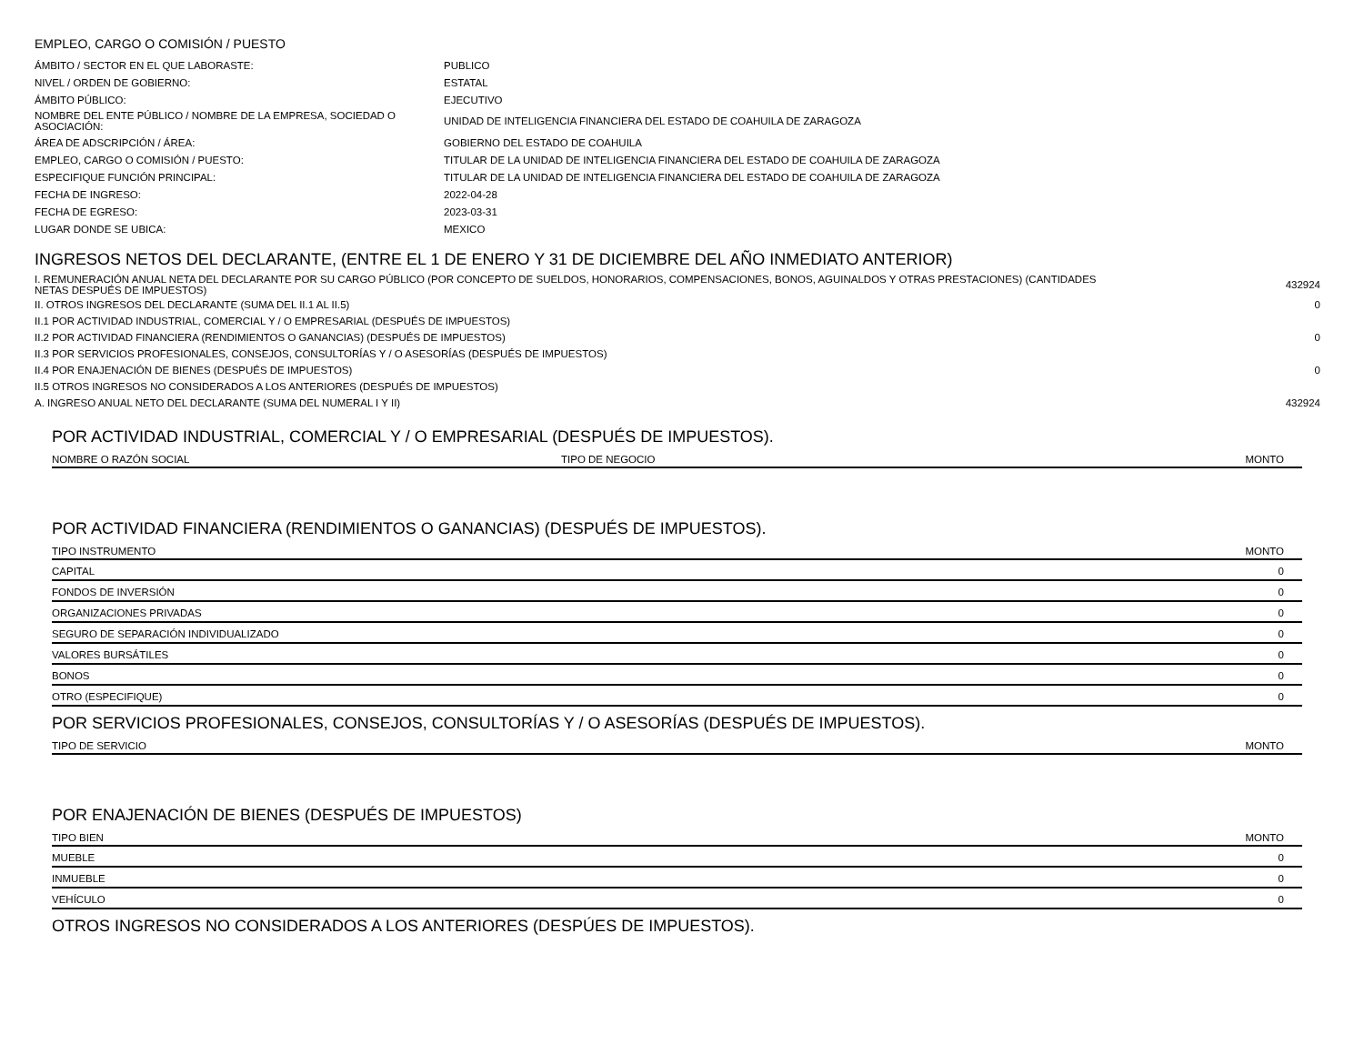EMPLEO, CARGO O COMISIÓN / PUESTO
| ÁMBITO / SECTOR EN EL QUE LABORASTE: | PUBLICO |
| NIVEL / ORDEN DE GOBIERNO: | ESTATAL |
| ÁMBITO PÚBLICO: | EJECUTIVO |
| NOMBRE DEL ENTE PÚBLICO / NOMBRE DE LA EMPRESA, SOCIEDAD O ASOCIACIÓN: | UNIDAD DE INTELIGENCIA FINANCIERA DEL ESTADO DE COAHUILA DE ZARAGOZA |
| ÁREA DE ADSCRIPCIÓN / ÁREA: | GOBIERNO DEL ESTADO DE COAHUILA |
| EMPLEO, CARGO O COMISIÓN / PUESTO: | TITULAR DE LA UNIDAD DE INTELIGENCIA FINANCIERA DEL ESTADO DE COAHUILA DE ZARAGOZA |
| ESPECIFIQUE FUNCIÓN PRINCIPAL: | TITULAR DE LA UNIDAD DE INTELIGENCIA FINANCIERA DEL ESTADO DE COAHUILA DE ZARAGOZA |
| FECHA DE INGRESO: | 2022-04-28 |
| FECHA DE EGRESO: | 2023-03-31 |
| LUGAR DONDE SE UBICA: | MEXICO |
INGRESOS NETOS DEL DECLARANTE, (ENTRE EL 1 DE ENERO Y 31 DE DICIEMBRE DEL AÑO INMEDIATO ANTERIOR)
| I. REMUNERACIÓN ANUAL NETA DEL DECLARANTE POR SU CARGO PÚBLICO (POR CONCEPTO DE SUELDOS, HONORARIOS, COMPENSACIONES, BONOS, AGUINALDOS Y OTRAS PRESTACIONES) (CANTIDADES NETAS DESPUÉS DE IMPUESTOS) | 432924 |
| II. OTROS INGRESOS DEL DECLARANTE (SUMA DEL II.1 AL II.5) | 0 |
| II.1 POR ACTIVIDAD INDUSTRIAL, COMERCIAL Y / O EMPRESARIAL (DESPUÉS DE IMPUESTOS) | |
| II.2 POR ACTIVIDAD FINANCIERA (RENDIMIENTOS O GANANCIAS) (DESPUÉS DE IMPUESTOS) | 0 |
| II.3 POR SERVICIOS PROFESIONALES, CONSEJOS, CONSULTORÍAS Y / O ASESORÍAS (DESPUÉS DE IMPUESTOS) | |
| II.4 POR ENAJENACIÓN DE BIENES (DESPUÉS DE IMPUESTOS) | 0 |
| II.5 OTROS INGRESOS NO CONSIDERADOS A LOS ANTERIORES (DESPUÉS DE IMPUESTOS) | |
| A. INGRESO ANUAL NETO DEL DECLARANTE (SUMA DEL NUMERAL I Y II) | 432924 |
POR ACTIVIDAD INDUSTRIAL, COMERCIAL Y / O EMPRESARIAL (DESPUÉS DE IMPUESTOS).
| NOMBRE O RAZÓN SOCIAL | TIPO DE NEGOCIO | MONTO |
| --- | --- | --- |
POR ACTIVIDAD FINANCIERA (RENDIMIENTOS O GANANCIAS) (DESPUÉS DE IMPUESTOS).
| TIPO INSTRUMENTO | MONTO |
| --- | --- |
| CAPITAL | 0 |
| FONDOS DE INVERSIÓN | 0 |
| ORGANIZACIONES PRIVADAS | 0 |
| SEGURO DE SEPARACIÓN INDIVIDUALIZADO | 0 |
| VALORES BURSÁTILES | 0 |
| BONOS | 0 |
| OTRO (ESPECIFIQUE) | 0 |
POR SERVICIOS PROFESIONALES, CONSEJOS, CONSULTORÍAS Y / O ASESORÍAS (DESPUÉS DE IMPUESTOS).
| TIPO DE SERVICIO | MONTO |
| --- | --- |
POR ENAJENACIÓN DE BIENES (DESPUÉS DE IMPUESTOS)
| TIPO BIEN | MONTO |
| --- | --- |
| MUEBLE | 0 |
| INMUEBLE | 0 |
| VEHÍCULO | 0 |
OTROS INGRESOS NO CONSIDERADOS A LOS ANTERIORES (DESPÚES DE IMPUESTOS).